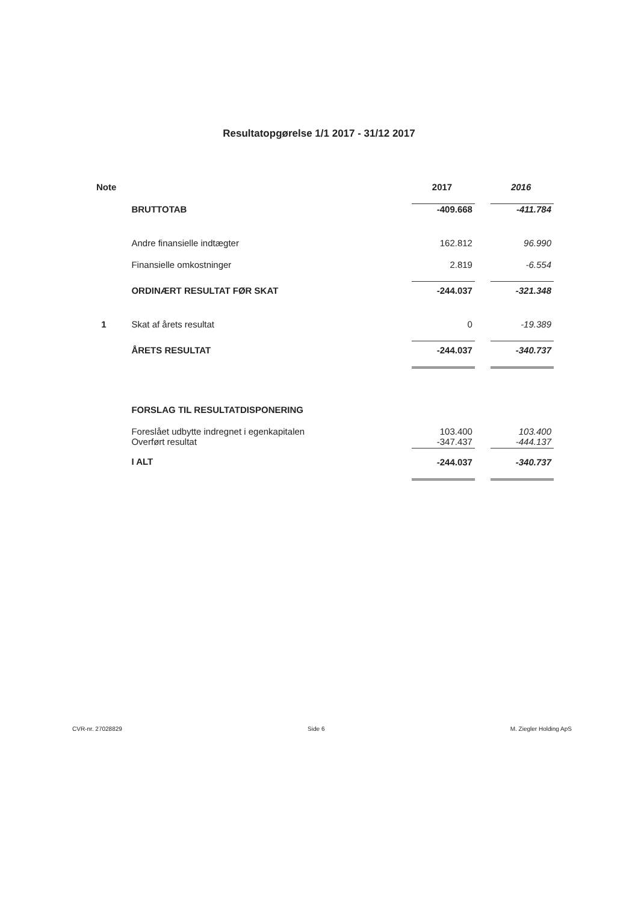Resultatopgørelse 1/1 2017 - 31/12 2017
| Note | | 2017 | | 2016 |
| --- | --- | --- | --- | --- |
| | BRUTTOTAB | -409.668 | | -411.784 |
| | Andre finansielle indtægter | 162.812 | | 96.990 |
| | Finansielle omkostninger | 2.819 | | -6.554 |
| | ORDINÆRT RESULTAT FØR SKAT | -244.037 | | -321.348 |
| 1 | Skat af årets resultat | 0 | | -19.389 |
| | ÅRETS RESULTAT | -244.037 | | -340.737 |
| | FORSLAG TIL RESULTATDISPONERING | | | |
| | Foreslået udbytte indregnet i egenkapitalen Overført resultat | 103.400 -347.437 | | 103.400 -444.137 |
| | I ALT | -244.037 | | -340.737 |
CVR-nr. 27028829 Side 6 M. Ziegler Holding ApS